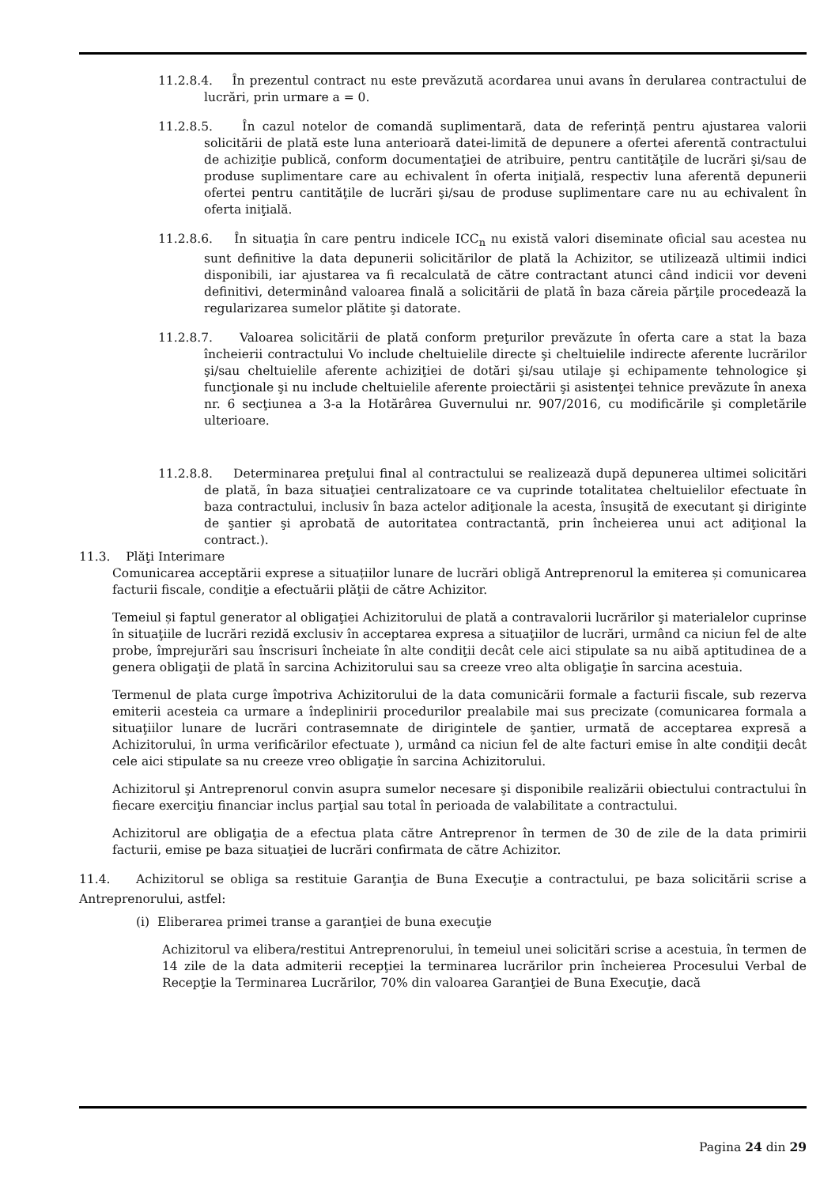11.2.8.4. În prezentul contract nu este prevăzută acordarea unui avans în derularea contractului de lucrări, prin urmare a = 0.
11.2.8.5. În cazul notelor de comandă suplimentară, data de referință pentru ajustarea valorii solicitării de plată este luna anterioară datei-limită de depunere a ofertei aferentă contractului de achiziţie publică, conform documentaţiei de atribuire, pentru cantităţile de lucrări şi/sau de produse suplimentare care au echivalent în oferta iniţială, respectiv luna aferentă depunerii ofertei pentru cantităţile de lucrări şi/sau de produse suplimentare care nu au echivalent în oferta iniţială.
11.2.8.6. În situaţia în care pentru indicele ICC<sub>n</sub> nu există valori diseminate oficial sau acestea nu sunt definitive la data depunerii solicitărilor de plată la Achizitor, se utilizează ultimii indici disponibili, iar ajustarea va fi recalculată de către contractant atunci când indicii vor deveni definitivi, determinând valoarea finală a solicitării de plată în baza căreia părţile procedează la regularizarea sumelor plătite şi datorate.
11.2.8.7. Valoarea solicitării de plată conform preţurilor prevăzute în oferta care a stat la baza încheierii contractului Vo include cheltuielile directe şi cheltuielile indirecte aferente lucrărilor şi/sau cheltuielile aferente achiziţiei de dotări şi/sau utilaje şi echipamente tehnologice şi funcţionale şi nu include cheltuielile aferente proiectării şi asistenţei tehnice prevăzute în anexa nr. 6 secţiunea a 3-a la Hotărârea Guvernului nr. 907/2016, cu modificările şi completările ulterioare.
11.2.8.8. Determinarea preţului final al contractului se realizează după depunerea ultimei solicitări de plată, în baza situaţiei centralizatoare ce va cuprinde totalitatea cheltuielilor efectuate în baza contractului, inclusiv în baza actelor adiţionale la acesta, însuşită de executant şi diriginte de şantier şi aprobată de autoritatea contractantă, prin încheierea unui act adiţional la contract.).
11.3. Plăţi Interimare
Comunicarea acceptării exprese a situațiilor lunare de lucrări obligă Antreprenorul la emiterea și comunicarea facturii fiscale, condiţie a efectuării plăţii de către Achizitor.
Temeiul și faptul generator al obligaţiei Achizitorului de plată a contravalorii lucrărilor şi materialelor cuprinse în situaţiile de lucrări rezidă exclusiv în acceptarea expresa a situaţiilor de lucrări, urmând ca niciun fel de alte probe, împrejurări sau înscrisuri încheiate în alte condiţii decât cele aici stipulate sa nu aibă aptitudinea de a genera obligaţii de plată în sarcina Achizitorului sau sa creeze vreo alta obligaţie în sarcina acestuia.
Termenul de plata curge împotriva Achizitorului de la data comunicării formale a facturii fiscale, sub rezerva emiterii acesteia ca urmare a îndeplinirii procedurilor prealabile mai sus precizate (comunicarea formala a situaţiilor lunare de lucrări contrasemnate de dirigintele de şantier, urmată de acceptarea expresă a Achizitorului, în urma verificărilor efectuate ), urmând ca niciun fel de alte facturi emise în alte condiţii decât cele aici stipulate sa nu creeze vreo obligaţie în sarcina Achizitorului.
Achizitorul şi Antreprenorul convin asupra sumelor necesare şi disponibile realizării obiectului contractului în fiecare exerciţiu financiar inclus parţial sau total în perioada de valabilitate a contractului.
Achizitorul are obligaţia de a efectua plata către Antreprenor în termen de 30 de zile de la data primirii facturii, emise pe baza situaţiei de lucrări confirmata de către Achizitor.
11.4. Achizitorul se obliga sa restituie Garanţia de Buna Execuţie a contractului, pe baza solicitării scrise a Antreprenorului, astfel:
(i) Eliberarea primei transe a garanţiei de buna execuţie
Achizitorul va elibera/restitui Antreprenorului, în temeiul unei solicitări scrise a acestuia, în termen de 14 zile de la data admiterii recepţiei la terminarea lucrărilor prin încheierea Procesului Verbal de Recepţie la Terminarea Lucrărilor, 70% din valoarea Garanţiei de Buna Execuţie, dacă
Pagina 24 din 29